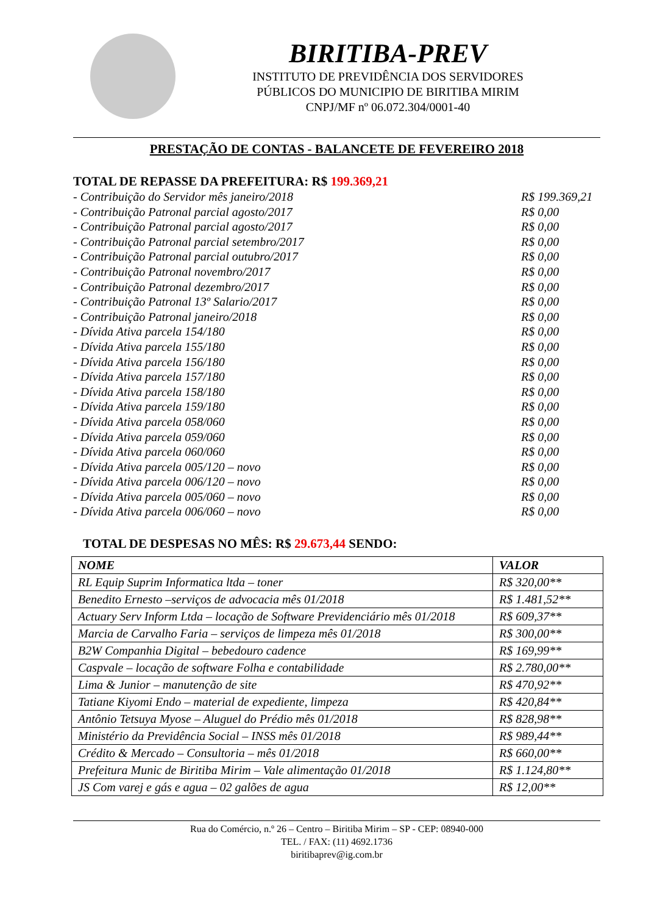BIRITIBA-PREV
INSTITUTO DE PREVIDÊNCIA DOS SERVIDORES
PÚBLICOS DO MUNICIPIO DE BIRITIBA MIRIM
CNPJ/MF nº 06.072.304/0001-40
PRESTAÇÃO DE CONTAS - BALANCETE DE FEVEREIRO 2018
TOTAL DE REPASSE DA PREFEITURA: R$ 199.369,21
- Contribuição do Servidor mês janeiro/2018 R$ 199.369,21
- Contribuição Patronal parcial agosto/2017 R$ 0,00
- Contribuição Patronal parcial agosto/2017 R$ 0,00
- Contribuição Patronal parcial setembro/2017 R$ 0,00
- Contribuição Patronal parcial outubro/2017 R$ 0,00
- Contribuição Patronal novembro/2017 R$ 0,00
- Contribuição Patronal dezembro/2017 R$ 0,00
- Contribuição Patronal 13º Salario/2017 R$ 0,00
- Contribuição Patronal janeiro/2018 R$ 0,00
- Dívida Ativa parcela 154/180 R$ 0,00
- Dívida Ativa parcela 155/180 R$ 0,00
- Dívida Ativa parcela 156/180 R$ 0,00
- Dívida Ativa parcela 157/180 R$ 0,00
- Dívida Ativa parcela 158/180 R$ 0,00
- Dívida Ativa parcela 159/180 R$ 0,00
- Dívida Ativa parcela 058/060 R$ 0,00
- Dívida Ativa parcela 059/060 R$ 0,00
- Dívida Ativa parcela 060/060 R$ 0,00
- Dívida Ativa parcela 005/120 – novo R$ 0,00
- Dívida Ativa parcela 006/120 – novo R$ 0,00
- Dívida Ativa parcela 005/060 – novo R$ 0,00
- Dívida Ativa parcela 006/060 – novo R$ 0,00
TOTAL DE DESPESAS NO MÊS: R$ 29.673,44 SENDO:
| NOME | VALOR |
| --- | --- |
| RL Equip Suprim Informatica ltda – toner | R$ 320,00** |
| Benedito Ernesto –serviços de advocacia mês 01/2018 | R$ 1.481,52** |
| Actuary Serv Inform Ltda – locação de Software Previdenciário mês 01/2018 | R$ 609,37** |
| Marcia de Carvalho Faria – serviços de limpeza mês 01/2018 | R$ 300,00** |
| B2W Companhia Digital – bebedouro cadence | R$ 169,99** |
| Caspvale – locação de software Folha e contabilidade | R$ 2.780,00** |
| Lima & Junior – manutenção de site | R$ 470,92** |
| Tatiane Kiyomi Endo – material de expediente, limpeza | R$ 420,84** |
| Antônio Tetsuya Myose – Aluguel do Prédio mês 01/2018 | R$ 828,98** |
| Ministério da Previdência Social – INSS mês 01/2018 | R$ 989,44** |
| Crédito & Mercado – Consultoria – mês 01/2018 | R$ 660,00** |
| Prefeitura Munic de Biritiba Mirim – Vale alimentação 01/2018 | R$ 1.124,80** |
| JS Com varej e gás e agua – 02 galões de agua | R$ 12,00** |
Rua do Comércio, n.º 26 – Centro – Biritiba Mirim – SP - CEP: 08940-000
TEL. / FAX: (11) 4692.1736
biritibaprev@ig.com.br